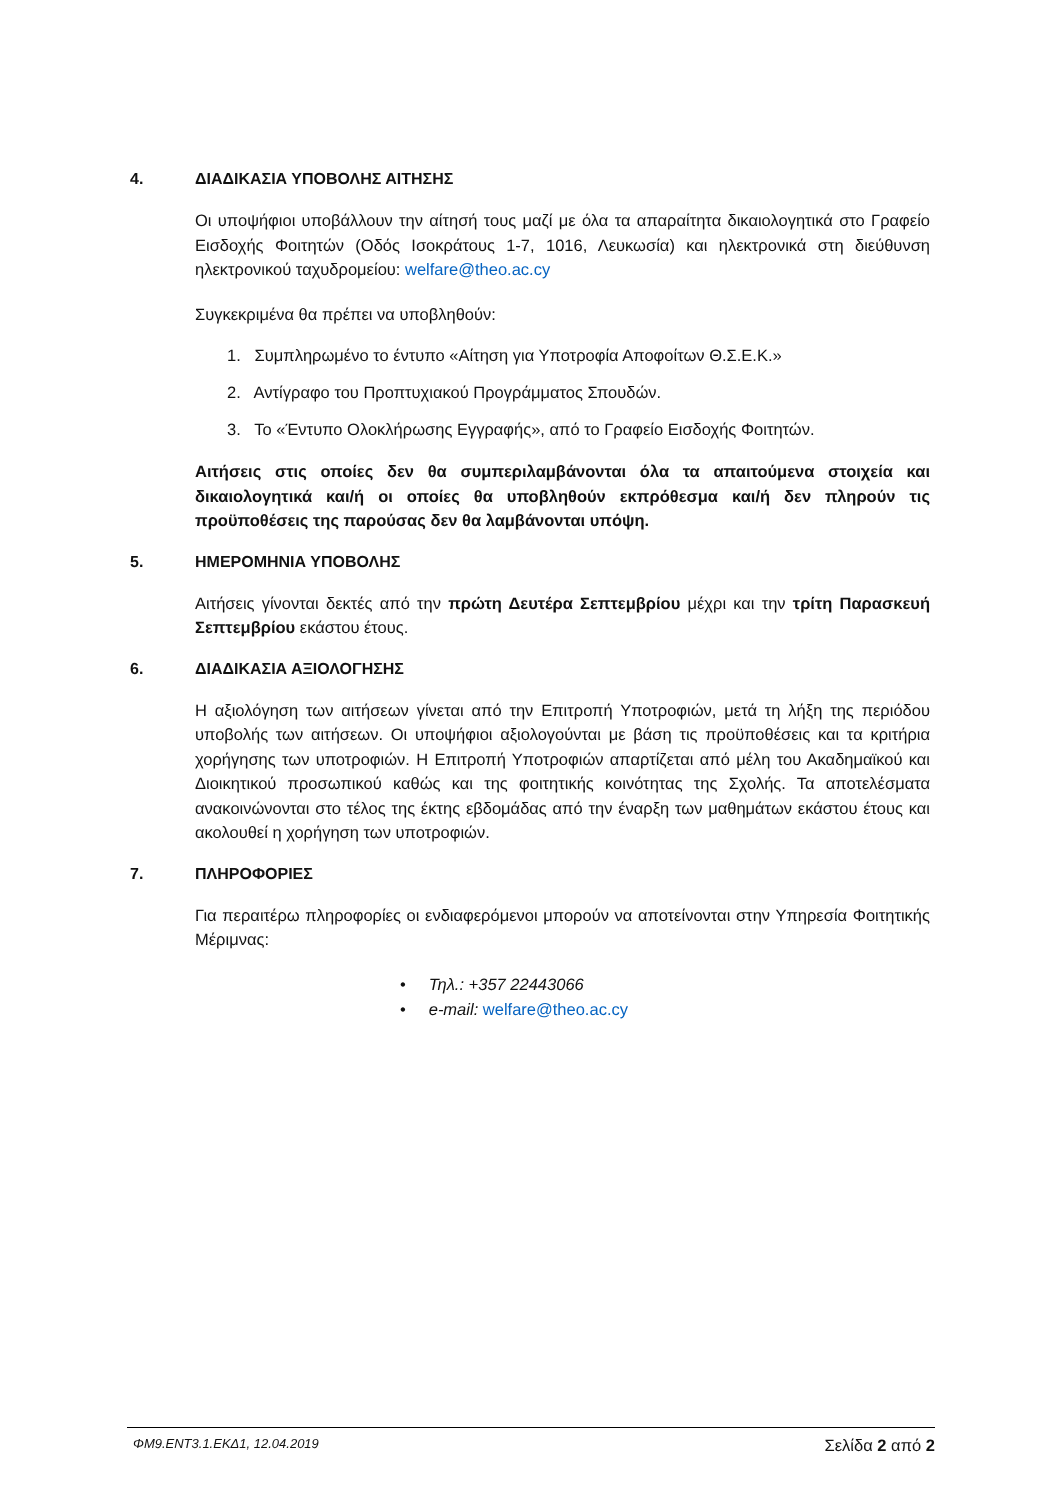4. ΔΙΑΔΙΚΑΣΙΑ ΥΠΟΒΟΛΗΣ ΑΙΤΗΣΗΣ
Οι υποψήφιοι υποβάλλουν την αίτησή τους μαζί με όλα τα απαραίτητα δικαιολογητικά στο Γραφείο Εισδοχής Φοιτητών (Οδός Ισοκράτους 1-7, 1016, Λευκωσία) και ηλεκτρονικά στη διεύθυνση ηλεκτρονικού ταχυδρομείου: welfare@theo.ac.cy
Συγκεκριμένα θα πρέπει να υποβληθούν:
1. Συμπληρωμένο το έντυπο «Αίτηση για Υποτροφία Αποφοίτων Θ.Σ.Ε.Κ.»
2. Αντίγραφο του Προπτυχιακού Προγράμματος Σπουδών.
3. Το «Έντυπο Ολοκλήρωσης Εγγραφής», από το Γραφείο Εισδοχής Φοιτητών.
Αιτήσεις στις οποίες δεν θα συμπεριλαμβάνονται όλα τα απαιτούμενα στοιχεία και δικαιολογητικά και/ή οι οποίες θα υποβληθούν εκπρόθεσμα και/ή δεν πληρούν τις προϋποθέσεις της παρούσας δεν θα λαμβάνονται υπόψη.
5. ΗΜΕΡΟΜΗΝΙΑ ΥΠΟΒΟΛΗΣ
Αιτήσεις γίνονται δεκτές από την πρώτη Δευτέρα Σεπτεμβρίου μέχρι και την τρίτη Παρασκευή Σεπτεμβρίου εκάστου έτους.
6. ΔΙΑΔΙΚΑΣΙΑ ΑΞΙΟΛΟΓΗΣΗΣ
Η αξιολόγηση των αιτήσεων γίνεται από την Επιτροπή Υποτροφιών, μετά τη λήξη της περιόδου υποβολής των αιτήσεων. Οι υποψήφιοι αξιολογούνται με βάση τις προϋποθέσεις και τα κριτήρια χορήγησης των υποτροφιών. Η Επιτροπή Υποτροφιών απαρτίζεται από μέλη του Ακαδημαϊκού και Διοικητικού προσωπικού καθώς και της φοιτητικής κοινότητας της Σχολής. Τα αποτελέσματα ανακοινώνονται στο τέλος της έκτης εβδομάδας από την έναρξη των μαθημάτων εκάστου έτους και ακολουθεί η χορήγηση των υποτροφιών.
7. ΠΛΗΡΟΦΟΡΙΕΣ
Για περαιτέρω πληροφορίες οι ενδιαφερόμενοι μπορούν να αποτείνονται στην Υπηρεσία Φοιτητικής Μέριμνας:
• Τηλ.: +357 22443066
• e-mail: welfare@theo.ac.cy
ΦΜ9.ΕΝΤ3.1.ΕΚΔ1, 12.04.2019 Σελίδα 2 από 2